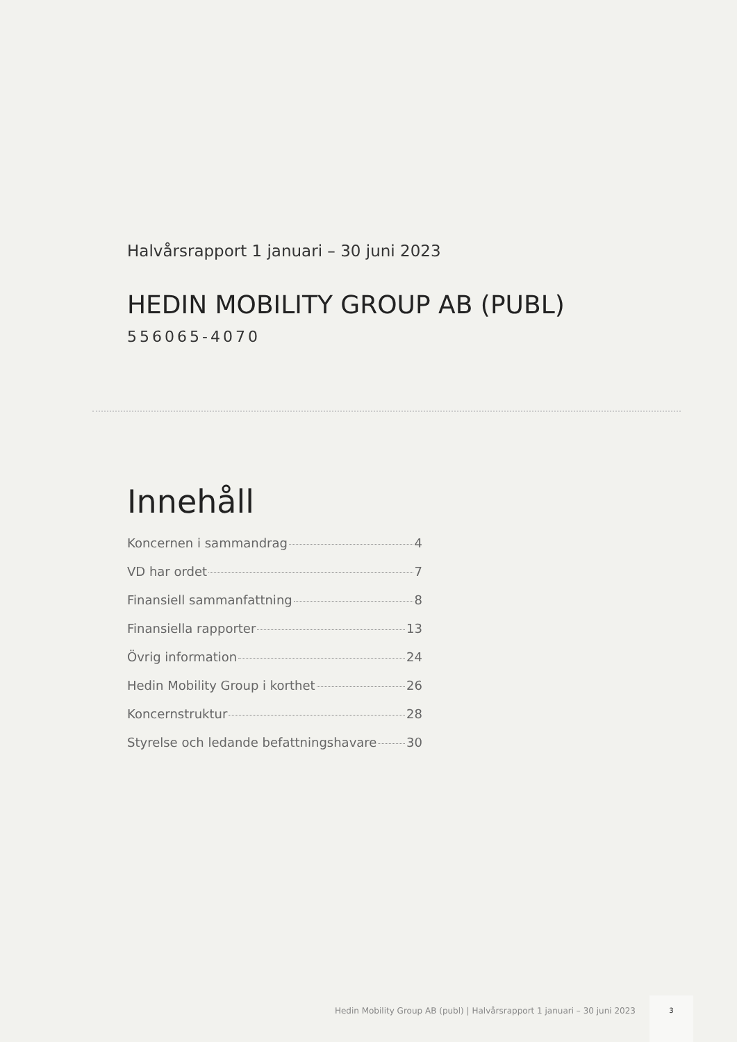Halvårsrapport 1 januari – 30 juni 2023
HEDIN MOBILITY GROUP AB (PUBL)
556065-4070
Innehåll
Koncernen i sammandrag 4
VD har ordet 7
Finansiell sammanfattning 8
Finansiella rapporter 13
Övrig information 24
Hedin Mobility Group i korthet 26
Koncernstruktur 28
Styrelse och ledande befattningshavare 30
Hedin Mobility Group AB (publ) | Halvårsrapport 1 januari – 30 juni 2023
3